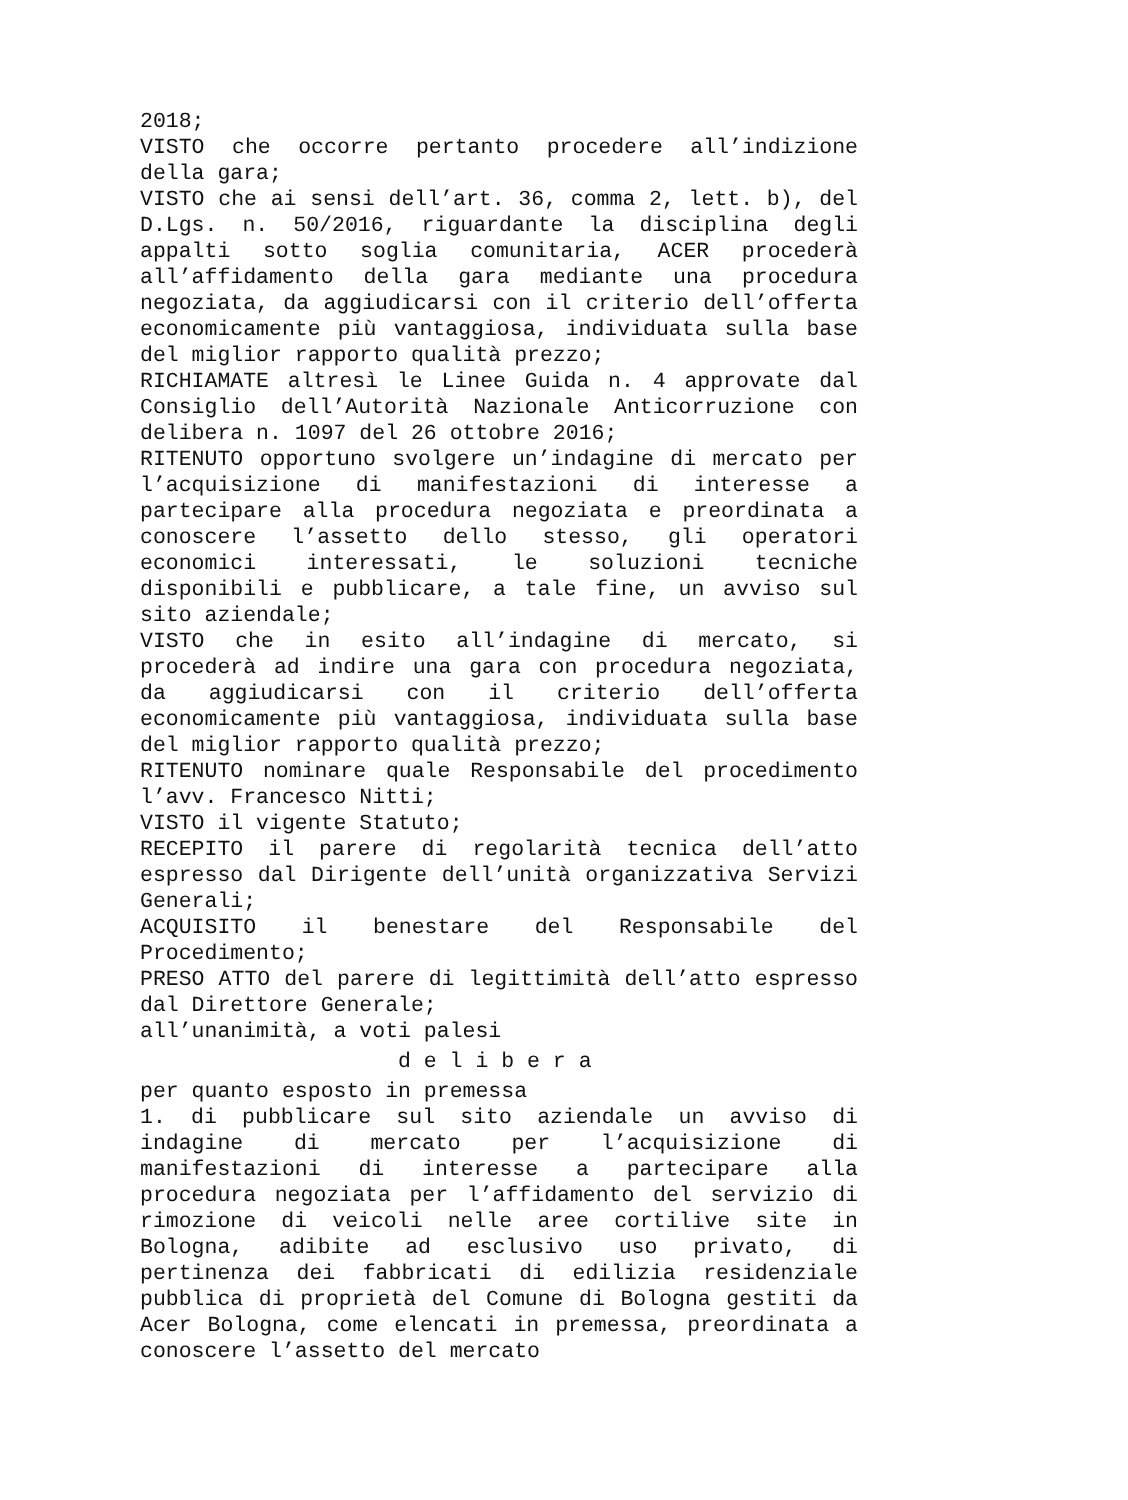2018;
VISTO che occorre pertanto procedere all’indizione della gara;
VISTO che ai sensi dell’art. 36, comma 2, lett. b), del D.Lgs. n. 50/2016, riguardante la disciplina degli appalti sotto soglia comunitaria, ACER procederà all’affidamento della gara mediante una procedura negoziata, da aggiudicarsi con il criterio dell’offerta economicamente più vantaggiosa, individuata sulla base del miglior rapporto qualità prezzo;
RICHIAMATE altresì le Linee Guida n. 4 approvate dal Consiglio dell’Autorità Nazionale Anticorruzione con delibera n. 1097 del 26 ottobre 2016;
RITENUTO opportuno svolgere un’indagine di mercato per l’acquisizione di manifestazioni di interesse a partecipare alla procedura negoziata e preordinata a conoscere l’assetto dello stesso, gli operatori economici interessati, le soluzioni tecniche disponibili e pubblicare, a tale fine, un avviso sul sito aziendale;
VISTO che in esito all’indagine di mercato, si procederà ad indire una gara con procedura negoziata, da aggiudicarsi con il criterio dell’offerta economicamente più vantaggiosa, individuata sulla base del miglior rapporto qualità prezzo;
RITENUTO nominare quale Responsabile del procedimento l’avv. Francesco Nitti;
VISTO il vigente Statuto;
RECEPITO il parere di regolarità tecnica dell’atto espresso dal Dirigente dell’unità organizzativa Servizi Generali;
ACQUISITO il benestare del Responsabile del Procedimento;
PRESO ATTO del parere di legittimità dell’atto espresso dal Direttore Generale;
all’unanimità, a voti palesi
d e l i b e r a
per quanto esposto in premessa
1. di pubblicare sul sito aziendale un avviso di indagine di mercato per l’acquisizione di manifestazioni di interesse a partecipare alla procedura negoziata per l’affidamento del servizio di rimozione di veicoli nelle aree cortilive site in Bologna, adibite ad esclusivo uso privato, di pertinenza dei fabbricati di edilizia residenziale pubblica di proprietà del Comune di Bologna gestiti da Acer Bologna, come elencati in premessa, preordinata a conoscere l’assetto del mercato